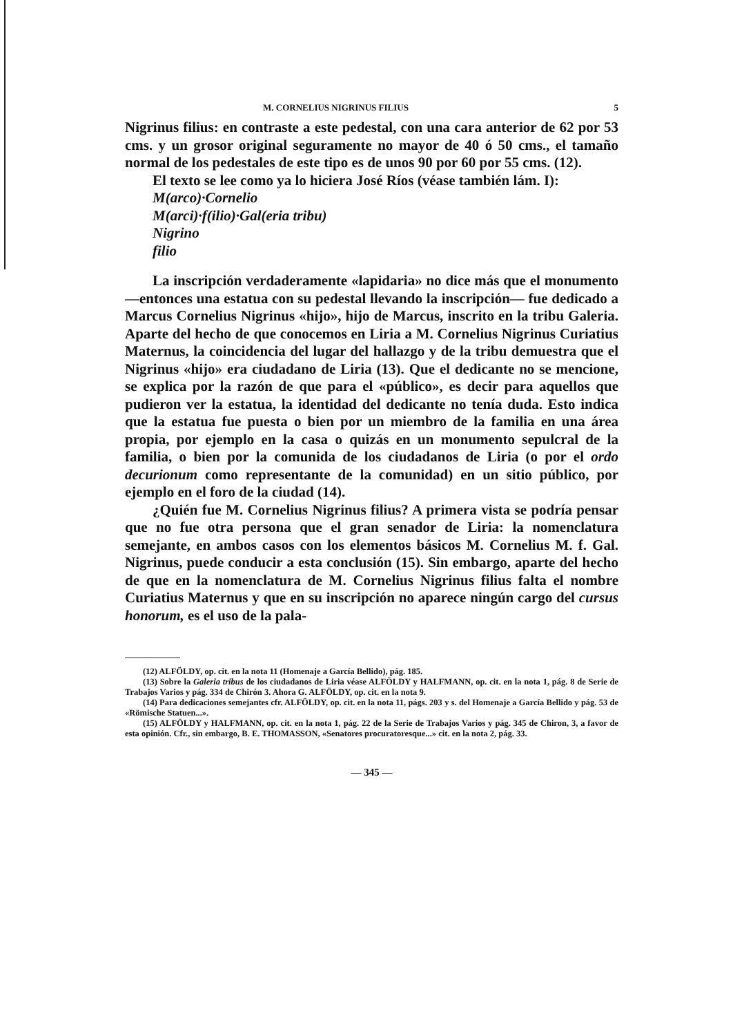M. CORNELIUS NIGRINUS FILIUS 5
Nigrinus filius: en contraste a este pedestal, con una cara anterior de 62 por 53 cms. y un grosor original seguramente no mayor de 40 ó 50 cms., el tamaño normal de los pedestales de este tipo es de unos 90 por 60 por 55 cms. (12).
El texto se lee como ya lo hiciera José Ríos (véase también lám. I):
M(arco)·Cornelio
M(arci)·f(ilio)·Gal(eria tribu)
Nigrino
filio
La inscripción verdaderamente «lapidaria» no dice más que el monumento —entonces una estatua con su pedestal llevando la inscripción— fue dedicado a Marcus Cornelius Nigrinus «hijo», hijo de Marcus, inscrito en la tribu Galeria. Aparte del hecho de que conocemos en Liria a M. Cornelius Nigrinus Curiatius Maternus, la coincidencia del lugar del hallazgo y de la tribu demuestra que el Nigrinus «hijo» era ciudadano de Liria (13). Que el dedicante no se mencione, se explica por la razón de que para el «público», es decir para aquellos que pudieron ver la estatua, la identidad del dedicante no tenía duda. Esto indica que la estatua fue puesta o bien por un miembro de la familia en una área propia, por ejemplo en la casa o quizás en un monumento sepulcral de la familia, o bien por la comunida de los ciudadanos de Liria (o por el ordo decurionum como representante de la comunidad) en un sitio público, por ejemplo en el foro de la ciudad (14).
¿Quién fue M. Cornelius Nigrinus filius? A primera vista se podría pensar que no fue otra persona que el gran senador de Liria: la nomenclatura semejante, en ambos casos con los elementos básicos M. Cornelius M. f. Gal. Nigrinus, puede conducir a esta conclusión (15). Sin embargo, aparte del hecho de que en la nomenclatura de M. Cornelius Nigrinus filius falta el nombre Curiatius Maternus y que en su inscripción no aparece ningún cargo del cursus honorum, es el uso de la pala-
(12) ALFÖLDY, op. cit. en la nota 11 (Homenaje a García Bellido), pág. 185.
(13) Sobre la Galeria tribus de los ciudadanos de Liria véase ALFÖLDY y HALFMANN, op. cit. en la nota 1, pág. 8 de Serie de Trabajos Varios y pág. 334 de Chirón 3. Ahora G. ALFÖLDY, op. cit. en la nota 9.
(14) Para dedicaciones semejantes cfr. ALFÖLDY, op. cit. en la nota 11, págs. 203 y s. del Homenaje a García Bellido y pág. 53 de «Römische Statuen...».
(15) ALFÖLDY y HALFMANN, op. cit. en la nota 1, pág. 22 de la Serie de Trabajos Varios y pág. 345 de Chiron, 3, a favor de esta opinión. Cfr., sin embargo, B. E. THOMASSON, «Senatores procuratoresque...» cit. en la nota 2, pág. 33.
— 345 —